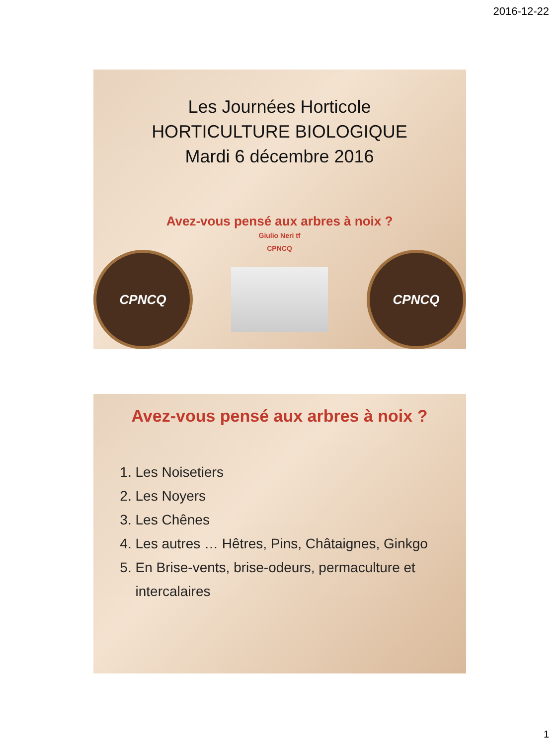2016-12-22
Les Journées Horticole
HORTICULTURE BIOLOGIQUE
Mardi 6 décembre 2016
Avez-vous pensé aux arbres à noix ?
Giulio Neri tf
CPNCQ
CPNCQ CPNCQ
Avez-vous pensé aux arbres à noix ?
1. Les Noisetiers
2. Les Noyers
3. Les Chênes
4. Les autres … Hêtres, Pins, Châtaignes, Ginkgo
5. En Brise-vents, brise-odeurs, permaculture et intercalaires
1